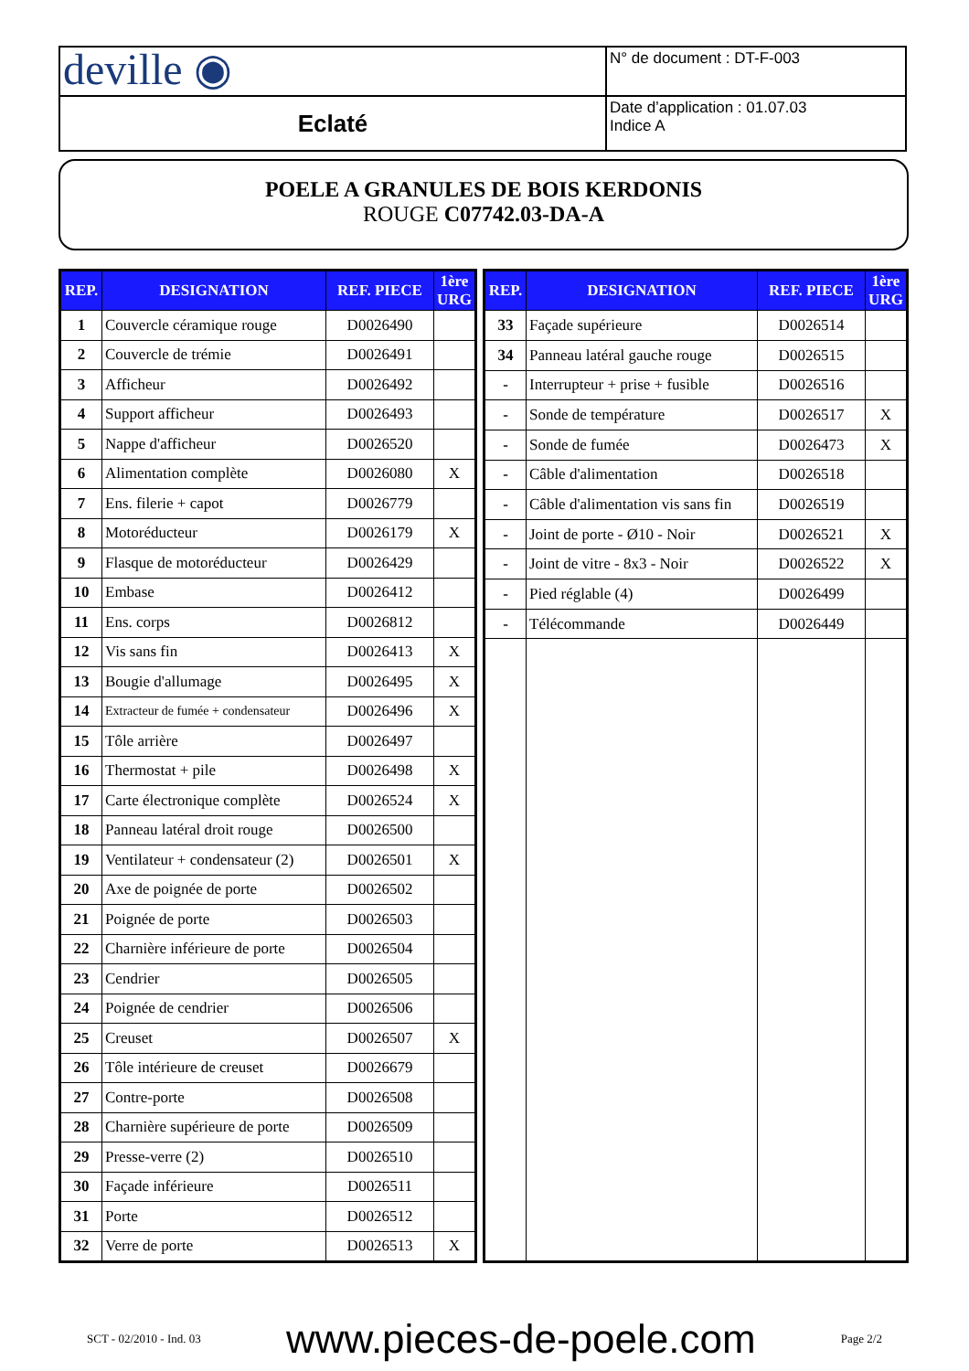| deville ◉ | N° de document : DT-F-003 |
| Eclaté | Date d’application : 01.07.03 Indice A |
POELE A GRANULES DE BOIS KERDONIS
ROUGE C07742.03-DA-A
| REP. | DESIGNATION | REF. PIECE | 1ère URG |
| --- | --- | --- | --- |
| 1 | Couvercle céramique rouge | D0026490 | |
| 2 | Couvercle de trémie | D0026491 | |
| 3 | Afficheur | D0026492 | |
| 4 | Support afficheur | D0026493 | |
| 5 | Nappe d'afficheur | D0026520 | |
| 6 | Alimentation complète | D0026080 | X |
| 7 | Ens. filerie + capot | D0026779 | |
| 8 | Motoréducteur | D0026179 | X |
| 9 | Flasque de motoréducteur | D0026429 | |
| 10 | Embase | D0026412 | |
| 11 | Ens. corps | D0026812 | |
| 12 | Vis sans fin | D0026413 | X |
| 13 | Bougie d'allumage | D0026495 | X |
| 14 | Extracteur de fumée + condensateur | D0026496 | X |
| 15 | Tôle arrière | D0026497 | |
| 16 | Thermostat + pile | D0026498 | X |
| 17 | Carte électronique complète | D0026524 | X |
| 18 | Panneau latéral droit rouge | D0026500 | |
| 19 | Ventilateur + condensateur (2) | D0026501 | X |
| 20 | Axe de poignée de porte | D0026502 | |
| 21 | Poignée de porte | D0026503 | |
| 22 | Charnière inférieure de porte | D0026504 | |
| 23 | Cendrier | D0026505 | |
| 24 | Poignée de cendrier | D0026506 | |
| 25 | Creuset | D0026507 | X |
| 26 | Tôle intérieure de creuset | D0026679 | |
| 27 | Contre-porte | D0026508 | |
| 28 | Charnière supérieure de porte | D0026509 | |
| 29 | Presse-verre (2) | D0026510 | |
| 30 | Façade inférieure | D0026511 | |
| 31 | Porte | D0026512 | |
| 32 | Verre de porte | D0026513 | X |
| REP. | DESIGNATION | REF. PIECE | 1ère URG |
| --- | --- | --- | --- |
| 33 | Façade supérieure | D0026514 | |
| 34 | Panneau latéral gauche rouge | D0026515 | |
| - | Interrupteur + prise + fusible | D0026516 | |
| - | Sonde de température | D0026517 | X |
| - | Sonde de fumée | D0026473 | X |
| - | Câble d'alimentation | D0026518 | |
| - | Câble d'alimentation vis sans fin | D0026519 | |
| - | Joint de porte - Ø10 - Noir | D0026521 | X |
| - | Joint de vitre - 8x3 - Noir | D0026522 | X |
| - | Pied réglable (4) | D0026499 | |
| - | Télécommande | D0026449 | |
SCT - 02/2010 - Ind. 03 www.pieces-de-poele.com Page 2/2